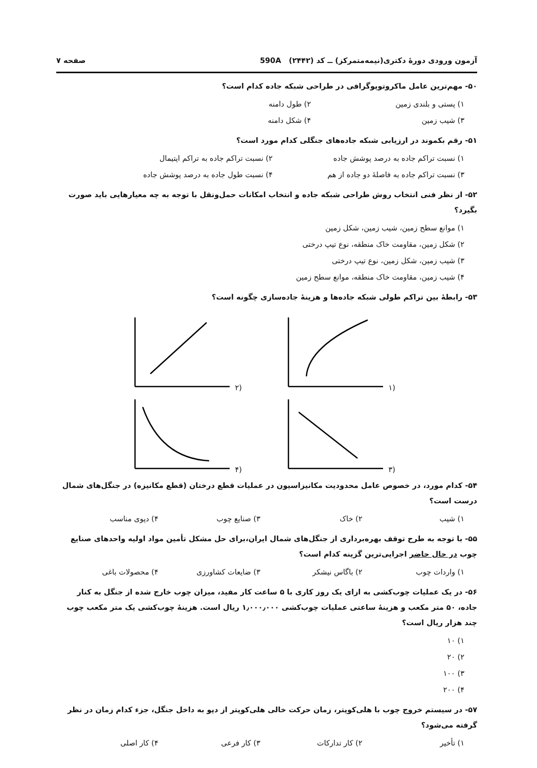آزمون ورودی دورهٔ دکتری(نیمه‌متمرکز) ــ کد (۲۴۴۲) 590A صفحه ۷
۵۰- مهم‌ترین عامل ماکروتوپوگرافی در طراحی شبکه جاده کدام است؟
۱) پستی و بلندی زمین ۲) طول دامنه ۳) شیب زمین ۴) شکل دامنه
۵۱- رقم بکموند در ارزیابی شبکه جاده‌های جنگلی کدام مورد است؟
۱) نسبت تراکم جاده به درصد پوشش جاده ۲) نسبت تراکم جاده به تراکم اپتیمال ۳) نسبت تراکم جاده به فاصلهٔ دو جاده از هم ۴) نسبت طول جاده به درصد پوشش جاده
۵۲- از نظر فنی انتخاب روش طراحی شبکه جاده و انتخاب امکانات حمل‌ونقل با توجه به چه معیارهایی باید صورت بگیرد؟
۱) موانع سطح زمین، شیب زمین، شکل زمین
۲) شکل زمین، مقاومت خاک منطقه، نوع تیپ درختی
۳) شیب زمین، شکل زمین، نوع تیپ درختی
۴) شیب زمین، مقاومت خاک منطقه، موانع سطح زمین
۵۳- رابطهٔ بین تراکم طولی شبکه جاده‌ها و هزینهٔ جاده‌سازی چگونه است؟
(۱
(۲
(۳
(۴
۵۴- کدام مورد، در خصوص عامل محدودیت مکانیزاسیون در عملیات قطع درختان (قطع مکانیزه) در جنگل‌های شمال درست است؟
۱) شیب ۲) خاک ۳) صنایع چوب ۴) دپوی مناسب
۵۵- با توجه به طرح توقف بهره‌برداری از جنگل‌های شمال ایران،برای حل مشکل تأمین مواد اولیه واحدهای صنایع چوب در حال حاضر اجرایی‌ترین گزینه کدام است؟
۱) واردات چوب ۲) باگاس نیشکر ۳) ضایعات کشاورزی ۴) محصولات باغی
۵۶- در یک عملیات چوب‌کشی به ازای یک روز کاری با ۵ ساعت کار مفید، میزان چوب خارج شده از جنگل به کنار جاده، ۵۰ متر مکعب و هزینهٔ ساعتی عملیات چوب‌کشی ۱٫۰۰۰٫۰۰۰ ریال است. هزینهٔ چوب‌کشی یک متر مکعب چوب چند هزار ریال است؟
۱) ۱۰
۲) ۲۰
۳) ۱۰۰
۴) ۲۰۰
۵۷- در سیستم خروج چوب با هلی‌کوپتر، زمان حرکت خالی هلی‌کوپتر از دپو به داخل جنگل، جزء کدام زمان در نظر گرفته می‌شود؟
۱) تأخیر ۲) کار تدارکات ۳) کار فرعی ۴) کار اصلی